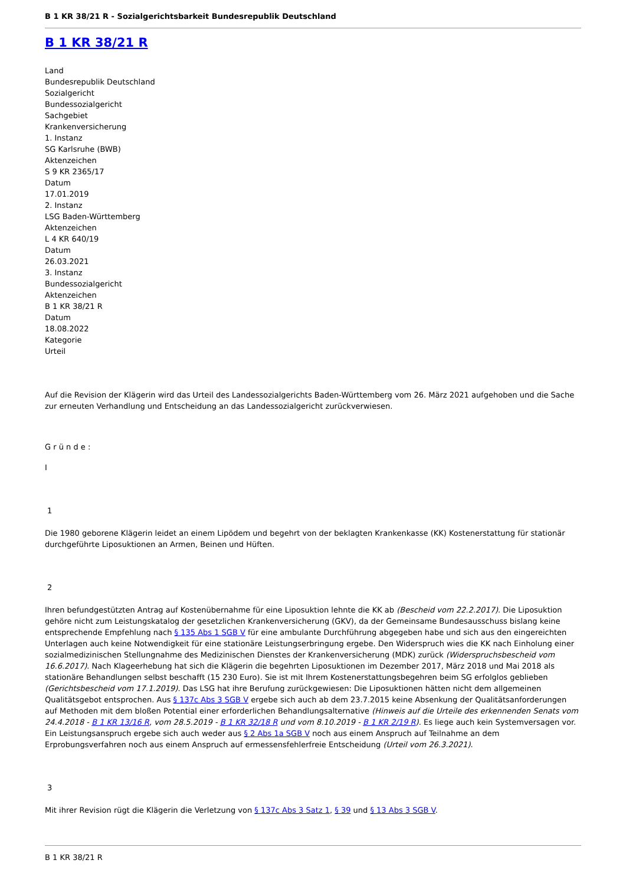B 1 KR 38/21 R - Sozialgerichtsbarkeit Bundesrepublik Deutschland
B 1 KR 38/21 R
Land
Bundesrepublik Deutschland
Sozialgericht
Bundessozialgericht
Sachgebiet
Krankenversicherung
1. Instanz
SG Karlsruhe (BWB)
Aktenzeichen
S 9 KR 2365/17
Datum
17.01.2019
2. Instanz
LSG Baden-Württemberg
Aktenzeichen
L 4 KR 640/19
Datum
26.03.2021
3. Instanz
Bundessozialgericht
Aktenzeichen
B 1 KR 38/21 R
Datum
18.08.2022
Kategorie
Urteil
Auf die Revision der Klägerin wird das Urteil des Landessozialgerichts Baden-Württemberg vom 26. März 2021 aufgehoben und die Sache zur erneuten Verhandlung und Entscheidung an das Landessozialgericht zurückverwiesen.
G r ü n d e :
I
1
Die 1980 geborene Klägerin leidet an einem Lipödem und begehrt von der beklagten Krankenkasse (KK) Kostenerstattung für stationär durchgeführte Liposuktionen an Armen, Beinen und Hüften.
2
Ihren befundgestützten Antrag auf Kostenübernahme für eine Liposuktion lehnte die KK ab (Bescheid vom 22.2.2017). Die Liposuktion gehöre nicht zum Leistungskatalog der gesetzlichen Krankenversicherung (GKV), da der Gemeinsame Bundesausschuss bislang keine entsprechende Empfehlung nach § 135 Abs 1 SGB V für eine ambulante Durchführung abgegeben habe und sich aus den eingereichten Unterlagen auch keine Notwendigkeit für eine stationäre Leistungserbringung ergebe. Den Widerspruch wies die KK nach Einholung einer sozialmedizinischen Stellungnahme des Medizinischen Dienstes der Krankenversicherung (MDK) zurück (Widerspruchsbescheid vom 16.6.2017). Nach Klageerhebung hat sich die Klägerin die begehrten Liposuktionen im Dezember 2017, März 2018 und Mai 2018 als stationäre Behandlungen selbst beschafft (15 230 Euro). Sie ist mit Ihrem Kostenerstattungsbegehren beim SG erfolglos geblieben (Gerichtsbescheid vom 17.1.2019). Das LSG hat ihre Berufung zurückgewiesen: Die Liposuktionen hätten nicht dem allgemeinen Qualitätsgebot entsprochen. Aus § 137c Abs 3 SGB V ergebe sich auch ab dem 23.7.2015 keine Absenkung der Qualitätsanforderungen auf Methoden mit dem bloßen Potential einer erforderlichen Behandlungsalternative (Hinweis auf die Urteile des erkennenden Senats vom 24.4.2018 - B 1 KR 13/16 R, vom 28.5.2019 - B 1 KR 32/18 R und vom 8.10.2019 - B 1 KR 2/19 R). Es liege auch kein Systemversagen vor. Ein Leistungsanspruch ergebe sich auch weder aus § 2 Abs 1a SGB V noch aus einem Anspruch auf Teilnahme an dem Erprobungsverfahren noch aus einem Anspruch auf ermessensfehlerfreie Entscheidung (Urteil vom 26.3.2021).
3
Mit ihrer Revision rügt die Klägerin die Verletzung von § 137c Abs 3 Satz 1, § 39 und § 13 Abs 3 SGB V.
B 1 KR 38/21 R